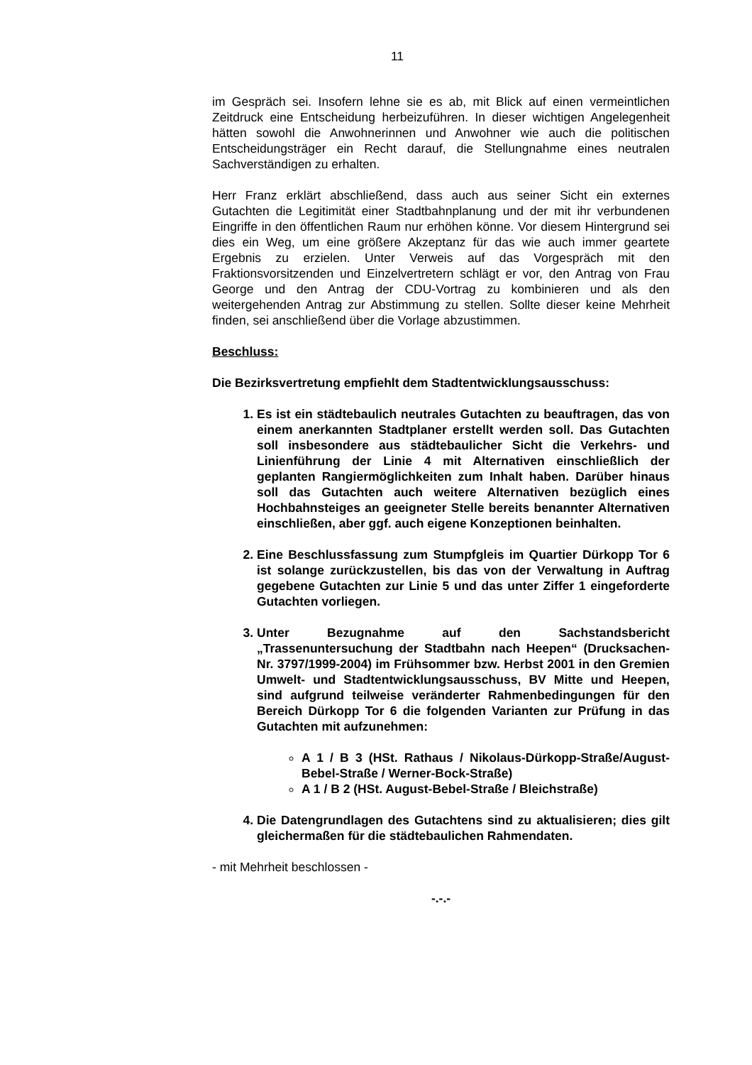11
im Gespräch sei. Insofern lehne sie es ab, mit Blick auf einen vermeintlichen Zeitdruck eine Entscheidung herbeizuführen. In dieser wichtigen Angelegenheit hätten sowohl die Anwohnerinnen und Anwohner wie auch die politischen Entscheidungsträger ein Recht darauf, die Stellungnahme eines neutralen Sachverständigen zu erhalten.
Herr Franz erklärt abschließend, dass auch aus seiner Sicht ein externes Gutachten die Legitimität einer Stadtbahnplanung und der mit ihr verbundenen Eingriffe in den öffentlichen Raum nur erhöhen könne. Vor diesem Hintergrund sei dies ein Weg, um eine größere Akzeptanz für das wie auch immer geartete Ergebnis zu erzielen. Unter Verweis auf das Vorgespräch mit den Fraktionsvorsitzenden und Einzelvertretern schlägt er vor, den Antrag von Frau George und den Antrag der CDU-Vortrag zu kombinieren und als den weitergehenden Antrag zur Abstimmung zu stellen. Sollte dieser keine Mehrheit finden, sei anschließend über die Vorlage abzustimmen.
Beschluss:
Die Bezirksvertretung empfiehlt dem Stadtentwicklungsausschuss:
1. Es ist ein städtebaulich neutrales Gutachten zu beauftragen, das von einem anerkannten Stadtplaner erstellt werden soll. Das Gutachten soll insbesondere aus städtebaulicher Sicht die Verkehrs- und Linienführung der Linie 4 mit Alternativen einschließlich der geplanten Rangiermöglichkeiten zum Inhalt haben. Darüber hinaus soll das Gutachten auch weitere Alternativen bezüglich eines Hochbahnsteiges an geeigneter Stelle bereits benannter Alternativen einschließen, aber ggf. auch eigene Konzeptionen beinhalten.
2. Eine Beschlussfassung zum Stumpfgleis im Quartier Dürkopp Tor 6 ist solange zurückzustellen, bis das von der Verwaltung in Auftrag gegebene Gutachten zur Linie 5 und das unter Ziffer 1 eingeforderte Gutachten vorliegen.
3. Unter Bezugnahme auf den Sachstandsbericht „Trassenuntersuchung der Stadtbahn nach Heepen“ (Drucksachen-Nr. 3797/1999-2004) im Frühsommer bzw. Herbst 2001 in den Gremien Umwelt- und Stadtentwicklungsausschuss, BV Mitte und Heepen, sind aufgrund teilweise veränderter Rahmenbedingungen für den Bereich Dürkopp Tor 6 die folgenden Varianten zur Prüfung in das Gutachten mit aufzunehmen:
A 1 / B 3 (HSt. Rathaus / Nikolaus-Dürkopp-Straße/August-Bebel-Straße / Werner-Bock-Straße)
A 1 / B 2 (HSt. August-Bebel-Straße / Bleichstraße)
4. Die Datengrundlagen des Gutachtens sind zu aktualisieren; dies gilt gleichermaßen für die städtebaulichen Rahmendaten.
- mit Mehrheit beschlossen -
-.-.-